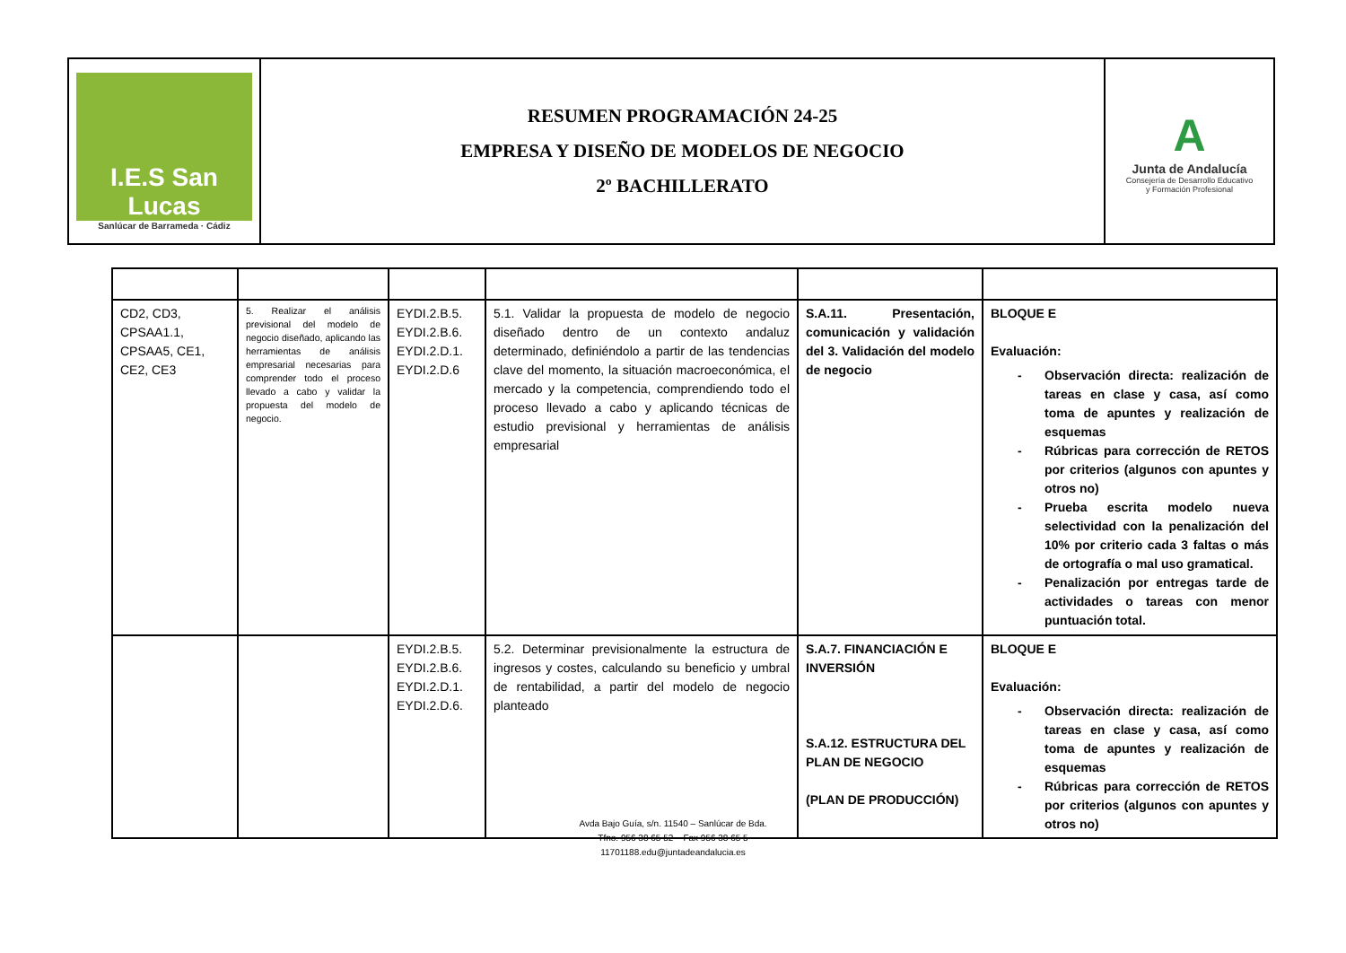| I.E.S San Lucas Sanlúcar de Barrameda · Cádiz | RESUMEN PROGRAMACIÓN 24-25 EMPRESA Y DISEÑO DE MODELOS DE NEGOCIO 2º BACHILLERATO | A Junta de Andalucía Consejería de Desarrollo Educativo y Formación Profesional |
| CD2, CD3, CPSAA1.1, CPSAA5, CE1, CE2, CE3 | 5. Realizar el análisis previsional del modelo de negocio diseñado, aplicando las herramientas de análisis empresarial necesarias para comprender todo el proceso llevado a cabo y validar la propuesta del modelo de negocio. | EYDI.2.B.5. EYDI.2.B.6. EYDI.2.D.1. EYDI.2.D.6 | 5.1. Validar la propuesta de modelo de negocio diseñado dentro de un contexto andaluz determinado, definiéndolo a partir de las tendencias clave del momento, la situación macroeconómica, el mercado y la competencia, comprendiendo todo el proceso llevado a cabo y aplicando técnicas de estudio previsional y herramientas de análisis empresarial | S.A.11. Presentación, comunicación y validación del 3. Validación del modelo de negocio | BLOQUE E Evaluación: - Observación directa: realización de tareas en clase y casa, así como toma de apuntes y realización de esquemas - Rúbricas para corrección de RETOS por criterios (algunos con apuntes y otros no) - Prueba escrita modelo nueva selectividad con la penalización del 10% por criterio cada 3 faltas o más de ortografía o mal uso gramatical. - Penalización por entregas tarde de actividades o tareas con menor puntuación total. |
| | | EYDI.2.B.5. EYDI.2.B.6. EYDI.2.D.1. EYDI.2.D.6. | 5.2. Determinar previsionalmente la estructura de ingresos y costes, calculando su beneficio y umbral de rentabilidad, a partir del modelo de negocio planteado | S.A.7. FINANCIACIÓN E INVERSIÓN S.A.12. ESTRUCTURA DEL PLAN DE NEGOCIO (PLAN DE PRODUCCIÓN) | BLOQUE E Evaluación: - Observación directa: realización de tareas en clase y casa, así como toma de apuntes y realización de esquemas - Rúbricas para corrección de RETOS por criterios (algunos con apuntes y otros no) |
Avda Bajo Guía, s/n. 11540 – Sanlúcar de Bda.
Tfno. 956 38 65 52 – Fax 956 38 65 5
11701188.edu@juntadeandalucia.es